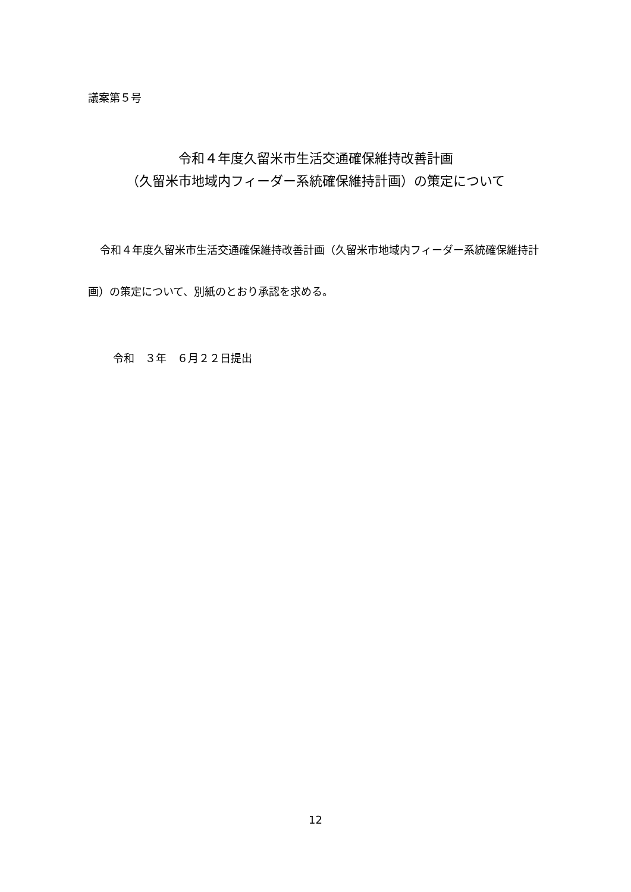議案第５号
令和４年度久留米市生活交通確保維持改善計画
（久留米市地域内フィーダー系統確保維持計画）の策定について
令和４年度久留米市生活交通確保維持改善計画（久留米市地域内フィーダー系統確保維持計画）の策定について、別紙のとおり承認を求める。
令和　３年　６月２２日提出
12